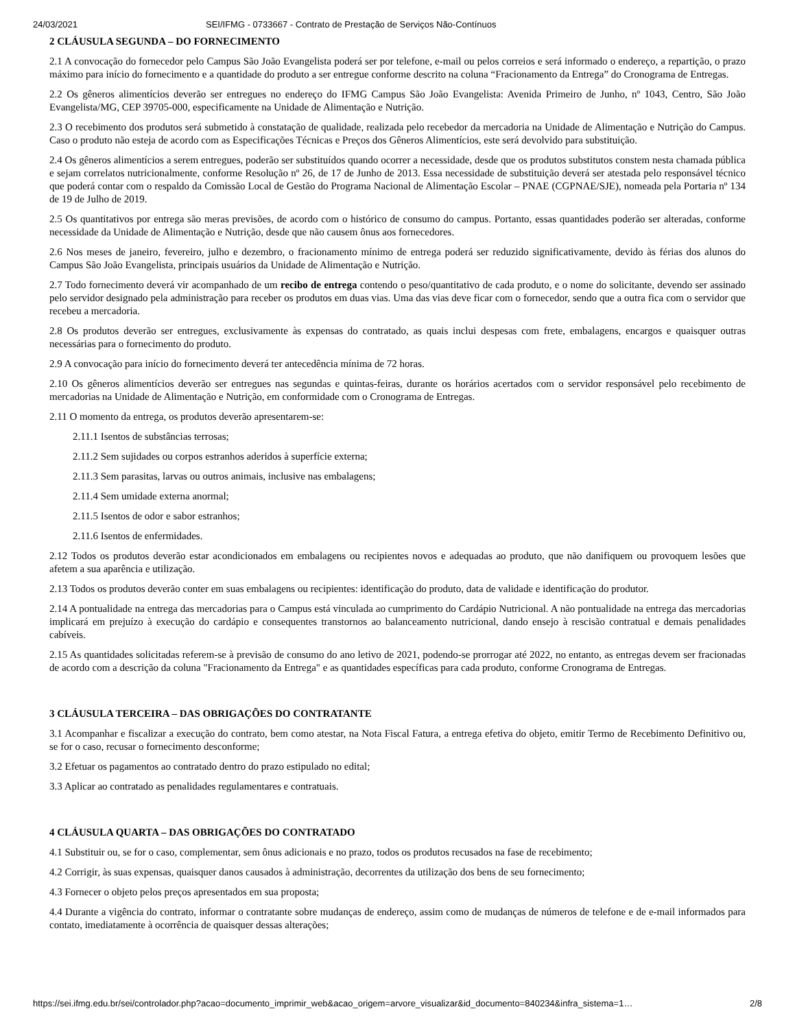24/03/2021 SEI/IFMG - 0733667 - Contrato de Prestação de Serviços Não-Contínuos
2 CLÁUSULA SEGUNDA – DO FORNECIMENTO
2.1 A convocação do fornecedor pelo Campus São João Evangelista poderá ser por telefone, e-mail ou pelos correios e será informado o endereço, a repartição, o prazo máximo para início do fornecimento e a quantidade do produto a ser entregue conforme descrito na coluna “Fracionamento da Entrega” do Cronograma de Entregas.
2.2 Os gêneros alimentícios deverão ser entregues no endereço do IFMG Campus São João Evangelista: Avenida Primeiro de Junho, nº 1043, Centro, São João Evangelista/MG, CEP 39705-000, especificamente na Unidade de Alimentação e Nutrição.
2.3 O recebimento dos produtos será submetido à constatação de qualidade, realizada pelo recebedor da mercadoria na Unidade de Alimentação e Nutrição do Campus. Caso o produto não esteja de acordo com as Especificações Técnicas e Preços dos Gêneros Alimentícios, este será devolvido para substituição.
2.4 Os gêneros alimentícios a serem entregues, poderão ser substituídos quando ocorrer a necessidade, desde que os produtos substitutos constem nesta chamada pública e sejam correlatos nutricionalmente, conforme Resolução nº 26, de 17 de Junho de 2013. Essa necessidade de substituição deverá ser atestada pelo responsável técnico que poderá contar com o respaldo da Comissão Local de Gestão do Programa Nacional de Alimentação Escolar – PNAE (CGPNAE/SJE), nomeada pela Portaria nº 134 de 19 de Julho de 2019.
2.5 Os quantitativos por entrega são meras previsões, de acordo com o histórico de consumo do campus. Portanto, essas quantidades poderão ser alteradas, conforme necessidade da Unidade de Alimentação e Nutrição, desde que não causem ônus aos fornecedores.
2.6 Nos meses de janeiro, fevereiro, julho e dezembro, o fracionamento mínimo de entrega poderá ser reduzido significativamente, devido às férias dos alunos do Campus São João Evangelista, principais usuários da Unidade de Alimentação e Nutrição.
2.7 Todo fornecimento deverá vir acompanhado de um recibo de entrega contendo o peso/quantitativo de cada produto, e o nome do solicitante, devendo ser assinado pelo servidor designado pela administração para receber os produtos em duas vias. Uma das vias deve ficar com o fornecedor, sendo que a outra fica com o servidor que recebeu a mercadoria.
2.8 Os produtos deverão ser entregues, exclusivamente às expensas do contratado, as quais inclui despesas com frete, embalagens, encargos e quaisquer outras necessárias para o fornecimento do produto.
2.9 A convocação para início do fornecimento deverá ter antecedência mínima de 72 horas.
2.10 Os gêneros alimentícios deverão ser entregues nas segundas e quintas-feiras, durante os horários acertados com o servidor responsável pelo recebimento de mercadorias na Unidade de Alimentação e Nutrição, em conformidade com o Cronograma de Entregas.
2.11 O momento da entrega, os produtos deverão apresentarem-se:
2.11.1 Isentos de substâncias terrosas;
2.11.2 Sem sujidades ou corpos estranhos aderidos à superfície externa;
2.11.3 Sem parasitas, larvas ou outros animais, inclusive nas embalagens;
2.11.4 Sem umidade externa anormal;
2.11.5 Isentos de odor e sabor estranhos;
2.11.6 Isentos de enfermidades.
2.12 Todos os produtos deverão estar acondicionados em embalagens ou recipientes novos e adequadas ao produto, que não danifiquem ou provoquem lesões que afetem a sua aparência e utilização.
2.13 Todos os produtos deverão conter em suas embalagens ou recipientes: identificação do produto, data de validade e identificação do produtor.
2.14 A pontualidade na entrega das mercadorias para o Campus está vinculada ao cumprimento do Cardápio Nutricional. A não pontualidade na entrega das mercadorias implicará em prejuízo à execução do cardápio e consequentes transtornos ao balanceamento nutricional, dando ensejo à rescisão contratual e demais penalidades cabíveis.
2.15 As quantidades solicitadas referem-se à previsão de consumo do ano letivo de 2021, podendo-se prorrogar até 2022, no entanto, as entregas devem ser fracionadas de acordo com a descrição da coluna "Fracionamento da Entrega" e as quantidades específicas para cada produto, conforme Cronograma de Entregas.
3 CLÁUSULA TERCEIRA – DAS OBRIGAÇÕES DO CONTRATANTE
3.1 Acompanhar e fiscalizar a execução do contrato, bem como atestar, na Nota Fiscal Fatura, a entrega efetiva do objeto, emitir Termo de Recebimento Definitivo ou, se for o caso, recusar o fornecimento desconforme;
3.2 Efetuar os pagamentos ao contratado dentro do prazo estipulado no edital;
3.3 Aplicar ao contratado as penalidades regulamentares e contratuais.
4 CLÁUSULA QUARTA – DAS OBRIGAÇÕES DO CONTRATADO
4.1 Substituir ou, se for o caso, complementar, sem ônus adicionais e no prazo, todos os produtos recusados na fase de recebimento;
4.2 Corrigir, às suas expensas, quaisquer danos causados à administração, decorrentes da utilização dos bens de seu fornecimento;
4.3 Fornecer o objeto pelos preços apresentados em sua proposta;
4.4 Durante a vigência do contrato, informar o contratante sobre mudanças de endereço, assim como de mudanças de números de telefone e de e-mail informados para contato, imediatamente à ocorrência de quaisquer dessas alterações;
https://sei.ifmg.edu.br/sei/controlador.php?acao=documento_imprimir_web&acao_origem=arvore_visualizar&id_documento=840234&infra_sistema=1… 2/8